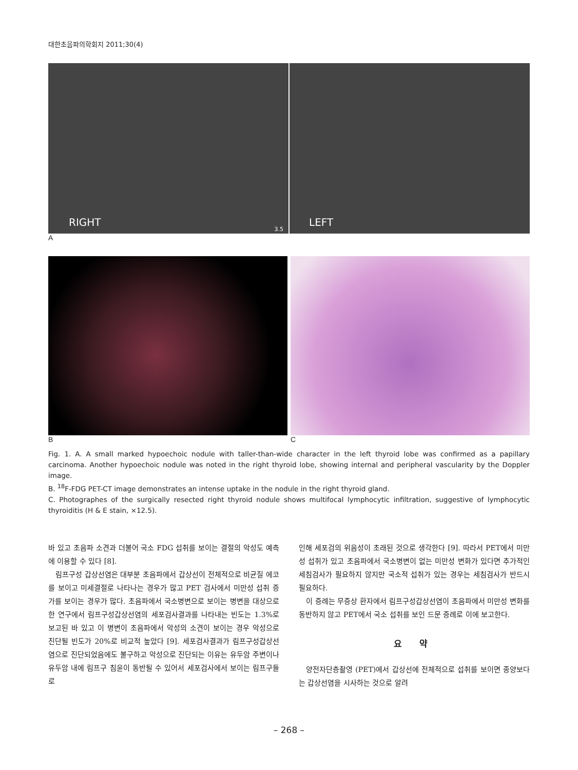대한초음파의학회지 2011;30(4)
RIGHT
3.5
LEFT
A
B C
Fig. 1. A. A small marked hypoechoic nodule with taller-than-wide character in the left thyroid lobe was confirmed as a papillary carcinoma. Another hypoechoic nodule was noted in the right thyroid lobe, showing internal and peripheral vascularity by the Doppler image.
B. <sup>18</sup>F-FDG PET-CT image demonstrates an intense uptake in the nodule in the right thyroid gland.
C. Photographes of the surgically resected right thyroid nodule shows multifocal lymphocytic infiltration, suggestive of lymphocytic thyroiditis (H & E stain, ×12.5).
바 있고 초음파 소견과 더불어 국소 FDG 섭취를 보이는 결절의 악성도 예측에 이용할 수 있다 [8].
림프구성 갑상선염은 대부분 초음파에서 갑상선이 전체적으로 비균질 에코를 보이고 미세결절로 나타나는 경우가 많고 PET 검사에서 미만성 섭취 증가를 보이는 경우가 많다. 초음파에서 국소병변으로 보이는 병변을 대상으로 한 연구에서 림프구성갑상선염의 세포검사결과를 나타내는 빈도는 1.3%로 보고된 바 있고 이 병변이 초음파에서 악성의 소견이 보이는 경우 악성으로 진단될 빈도가 20%로 비교적 높았다 [9]. 세포검사결과가 림프구성갑상선염으로 진단되었음에도 불구하고 악성으로 진단되는 이유는 유두암 주변이나 유두암 내에 림프구 침윤이 동반될 수 있어서 세포검사에서 보이는 림프구들로
인해 세포검의 위음성이 초래된 것으로 생각한다 [9]. 따라서 PET에서 미만성 섭취가 있고 초음파에서 국소병변이 없는 미만성 변화가 있다면 추가적인 세침검사가 필요하지 않지만 국소적 섭취가 있는 경우는 세침검사가 반드시 필요하다.
이 증례는 무증상 환자에서 림프구성갑상선염이 초음파에서 미만성 변화를 동반하지 않고 PET에서 국소 섭취를 보인 드문 증례로 이에 보고한다.
요 약
양전자단층촬영 (PET)에서 갑상선에 전체적으로 섭취를 보이면 종양보다는 갑상선염을 시사하는 것으로 알려
– 268 –